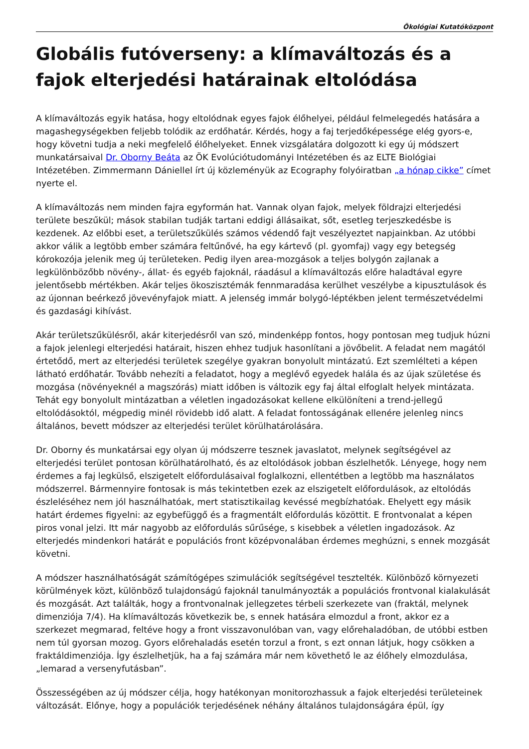Ökológiai Kutatóközpont
Globális futóverseny: a klímaváltozás és a fajok elterjedési határainak eltolódása
A klímaváltozás egyik hatása, hogy eltolódnak egyes fajok élőhelyei, például felmelegedés hatására a magashegységekben feljebb tolódik az erdőhatár. Kérdés, hogy a faj terjedőképessége elég gyors-e, hogy követni tudja a neki megfelelő élőhelyeket. Ennek vizsgálatára dolgozott ki egy új módszert munkatársaival Dr. Oborny Beáta az ÖK Evolúciótudományi Intézetében és az ELTE Biológiai Intézetében. Zimmermann Dániellel írt új közleményük az Ecography folyóiratban „a hónap cikke” címet nyerte el.
A klímaváltozás nem minden fajra egyformán hat. Vannak olyan fajok, melyek földrajzi elterjedési területe beszűkül; mások stabilan tudják tartani eddigi állásaikat, sőt, esetleg terjeszkedésbe is kezdenek. Az előbbi eset, a területszűkülés számos védendő fajt veszélyeztet napjainkban. Az utóbbi akkor válik a legtöbb ember számára feltűnővé, ha egy kártevő (pl. gyomfaj) vagy egy betegség kórokozója jelenik meg új területeken. Pedig ilyen area-mozgások a teljes bolygón zajlanak a legkülönbözőbb növény-, állat- és egyéb fajoknál, ráadásul a klímaváltozás előre haladtával egyre jelentősebb mértékben. Akár teljes ökoszisztémák fennmaradása kerülhet veszélybe a kipusztulások és az újonnan beérkező jövevényfajok miatt. A jelenség immár bolygó-léptékben jelent természetvédelmi és gazdasági kihívást.
Akár területszűkülésről, akár kiterjedésről van szó, mindenképp fontos, hogy pontosan meg tudjuk húzni a fajok jelenlegi elterjedési határait, hiszen ehhez tudjuk hasonlítani a jövőbelit. A feladat nem magától értetődő, mert az elterjedési területek szegélye gyakran bonyolult mintázatú. Ezt szemlélteti a képen látható erdőhatár. Tovább nehezíti a feladatot, hogy a meglévő egyedek halála és az újak születése és mozgása (növényeknél a magszórás) miatt időben is változik egy faj által elfoglalt helyek mintázata. Tehát egy bonyolult mintázatban a véletlen ingadozásokat kellene elkülöníteni a trend-jellegű eltolódásoktól, mégpedig minél rövidebb idő alatt. A feladat fontosságának ellenére jelenleg nincs általános, bevett módszer az elterjedési terület körülhatárolására.
Dr. Oborny és munkatársai egy olyan új módszerre tesznek javaslatot, melynek segítségével az elterjedési terület pontosan körülhatárolható, és az eltolódások jobban észlelhetők. Lényege, hogy nem érdemes a faj legkülső, elszigetelt előfordulásaival foglalkozni, ellentétben a legtöbb ma használatos módszerrel. Bármennyire fontosak is más tekintetben ezek az elszigetelt előfordulások, az eltolódás észleléséhez nem jól használhatóak, mert statisztikailag kevéssé megbízhatóak. Ehelyett egy másik határt érdemes figyelni: az egybefüggő és a fragmentált előfordulás közöttit. E frontvonalat a képen piros vonal jelzi. Itt már nagyobb az előfordulás sűrűsége, s kisebbek a véletlen ingadozások. Az elterjedés mindenkori határát e populációs front középvonalában érdemes meghúzni, s ennek mozgását követni.
A módszer használhatóságát számítógépes szimulációk segítségével tesztelték. Különböző környezeti körülmények közt, különböző tulajdonságú fajoknál tanulmányozták a populációs frontvonal kialakulását és mozgását. Azt találták, hogy a frontvonalnak jellegzetes térbeli szerkezete van (fraktál, melynek dimenziója 7/4). Ha klímaváltozás következik be, s ennek hatására elmozdul a front, akkor ez a szerkezet megmarad, feltéve hogy a front visszavonulóban van, vagy előrehaladóban, de utóbbi estben nem túl gyorsan mozog. Gyors előrehaladás esetén torzul a front, s ezt onnan látjuk, hogy csökken a fraktáldimenziója. Így észlelhetjük, ha a faj számára már nem követhető le az élőhely elmozdulása, „lemarad a versenyfutásban”.
Összességében az új módszer célja, hogy hatékonyan monitorozhassuk a fajok elterjedési területeinek változását. Előnye, hogy a populációk terjedésének néhány általános tulajdonságára épül, így